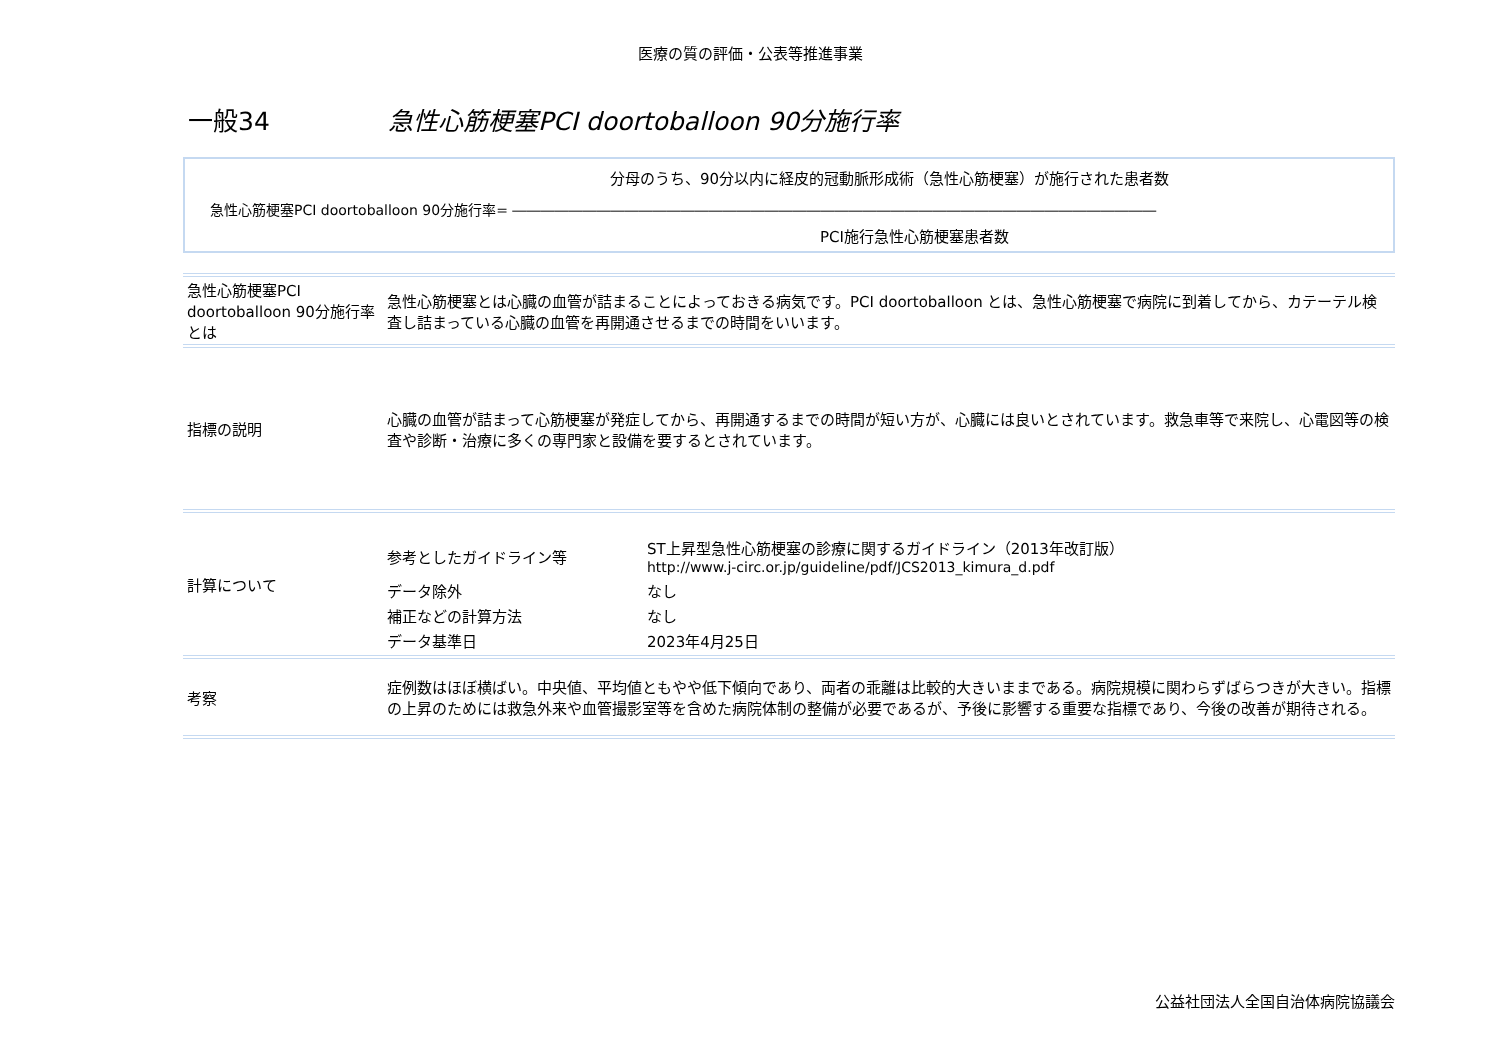医療の質の評価・公表等推進事業
一般34 急性心筋梗塞PCI doortoballoon 90分施行率
分母のうち、90分以内に経皮的冠動脈形成術（急性心筋梗塞）が施行された患者数
急性心筋梗塞PCI doortoballoon 90分施行率= ――――――――――――――――――――――――――――――――――――――――――――――
PCI施行急性心筋梗塞患者数
| 急性心筋梗塞PCI doortoballoon 90分施行率 とは | 急性心筋梗塞とは心臓の血管が詰まることによっておきる病気です。PCI doortoballoon とは、急性心筋梗塞で病院に到着してから、カテーテル検査し詰まっている心臓の血管を再開通させるまでの時間をいいます。 |
| 指標の説明 | 心臓の血管が詰まって心筋梗塞が発症してから、再開通するまでの時間が短い方が、心臓には良いとされています。救急車等で来院し、心電図等の検査や診断・治療に多くの専門家と設備を要するとされています。 |
| 計算について | / 参考としたガイドライン等 / ST上昇型急性心筋梗塞の診療に関するガイドライン（2013年改訂版） http://www.j-circ.or.jp/guideline/pdf/JCS2013_kimura_d.pdf / / データ除外 / なし / / 補正などの計算方法 / なし / / データ基準日 / 2023年4月25日 / |
| 考察 | 症例数はほぼ横ばい。中央値、平均値ともやや低下傾向であり、両者の乖離は比較的大きいままである。病院規模に関わらずばらつきが大きい。指標の上昇のためには救急外来や血管撮影室等を含めた病院体制の整備が必要であるが、予後に影響する重要な指標であり、今後の改善が期待される。 |
公益社団法人全国自治体病院協議会